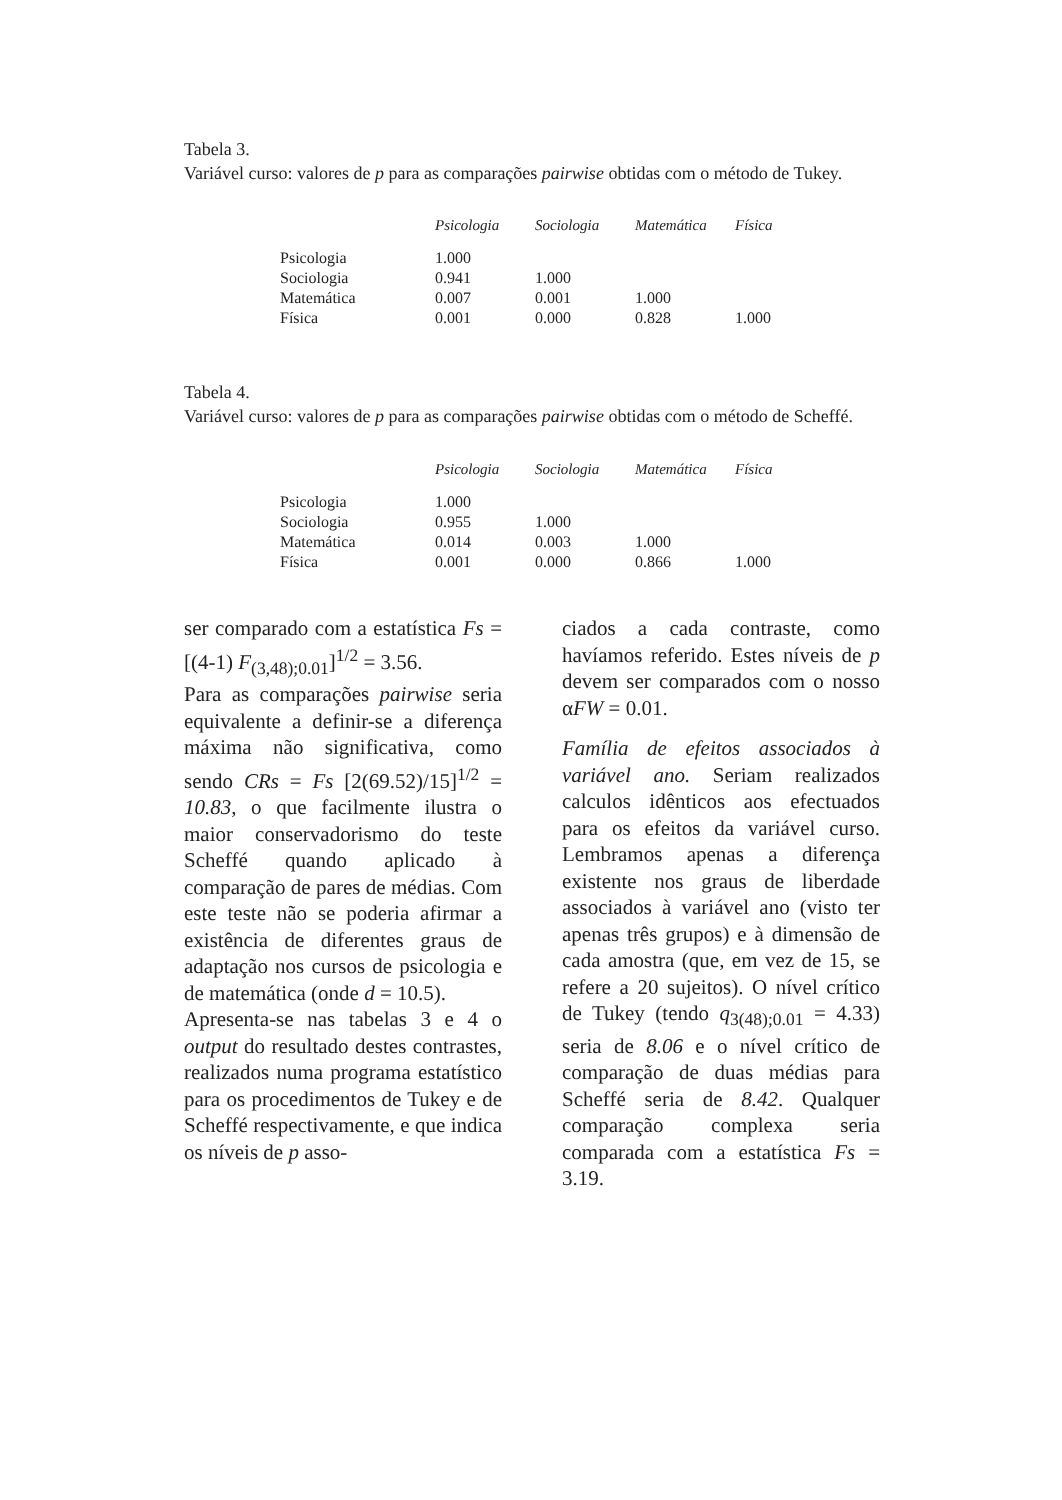Tabela 3.
Variável curso: valores de p para as comparações pairwise obtidas com o método de Tukey.
| | Psicologia | Sociologia | Matemática | Física |
| --- | --- | --- | --- | --- |
| Psicologia | 1.000 | | | |
| Sociologia | 0.941 | 1.000 | | |
| Matemática | 0.007 | 0.001 | 1.000 | |
| Física | 0.001 | 0.000 | 0.828 | 1.000 |
Tabela 4.
Variável curso: valores de p para as comparações pairwise obtidas com o método de Scheffé.
| | Psicologia | Sociologia | Matemática | Física |
| --- | --- | --- | --- | --- |
| Psicologia | 1.000 | | | |
| Sociologia | 0.955 | 1.000 | | |
| Matemática | 0.014 | 0.003 | 1.000 | |
| Física | 0.001 | 0.000 | 0.866 | 1.000 |
ser comparado com a estatística Fs = [(4-1) F<sub>(3,48);0.01</sub>]<sup>1/2</sup> = 3.56.
Para as comparações pairwise seria equivalente a definir-se a diferença máxima não significativa, como sendo CRs = Fs [2(69.52)/15]<sup>1/2</sup> = 10.83, o que facilmente ilustra o maior conservadorismo do teste Scheffé quando aplicado à comparação de pares de médias. Com este teste não se poderia afirmar a existência de diferentes graus de adaptação nos cursos de psicologia e de matemática (onde d = 10.5).
Apresenta-se nas tabelas 3 e 4 o output do resultado destes contrastes, realizados numa programa estatístico para os procedimentos de Tukey e de Scheffé respectivamente, e que indica os níveis de p asso-
ciados a cada contraste, como havíamos referido. Estes níveis de p devem ser comparados com o nosso αFW = 0.01.
Família de efeitos associados à variável ano. Seriam realizados calculos idênticos aos efectuados para os efeitos da variável curso. Lembramos apenas a diferença existente nos graus de liberdade associados à variável ano (visto ter apenas três grupos) e à dimensão de cada amostra (que, em vez de 15, se refere a 20 sujeitos). O nível crítico de Tukey (tendo q<sub>3(48);0.01</sub> = 4.33) seria de 8.06 e o nível crítico de comparação de duas médias para Scheffé seria de 8.42. Qualquer comparação complexa seria comparada com a estatística Fs = 3.19.